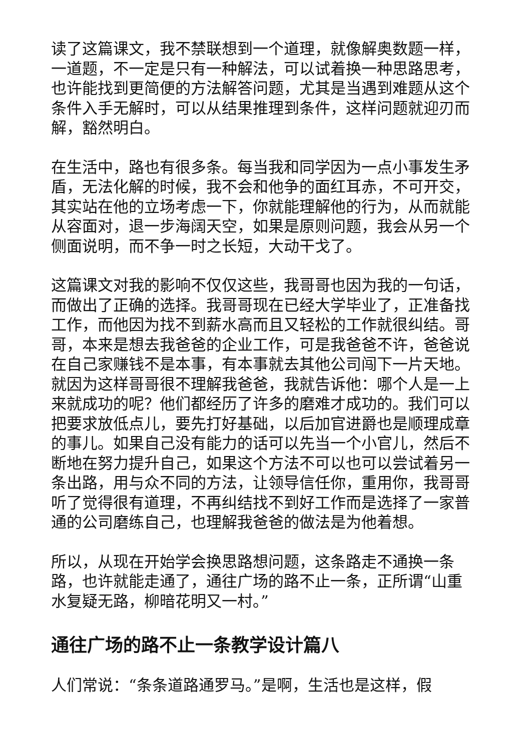读了这篇课文，我不禁联想到一个道理，就像解奥数题一样，一道题，不一定是只有一种解法，可以试着换一种思路思考，也许能找到更简便的方法解答问题，尤其是当遇到难题从这个条件入手无解时，可以从结果推理到条件，这样问题就迎刃而解，豁然明白。
在生活中，路也有很多条。每当我和同学因为一点小事发生矛盾，无法化解的时候，我不会和他争的面红耳赤，不可开交，其实站在他的立场考虑一下，你就能理解他的行为，从而就能从容面对，退一步海阔天空，如果是原则问题，我会从另一个侧面说明，而不争一时之长短，大动干戈了。
这篇课文对我的影响不仅仅这些，我哥哥也因为我的一句话，而做出了正确的选择。我哥哥现在已经大学毕业了，正准备找工作，而他因为找不到薪水高而且又轻松的工作就很纠结。哥哥，本来是想去我爸爸的企业工作，可是我爸爸不许，爸爸说在自己家赚钱不是本事，有本事就去其他公司闯下一片天地。就因为这样哥哥很不理解我爸爸，我就告诉他：哪个人是一上来就成功的呢？他们都经历了许多的磨难才成功的。我们可以把要求放低点儿，要先打好基础，以后加官进爵也是顺理成章的事儿。如果自己没有能力的话可以先当一个小官儿，然后不断地在努力提升自己，如果这个方法不可以也可以尝试着另一条出路，用与众不同的方法，让领导信任你，重用你，我哥哥听了觉得很有道理，不再纠结找不到好工作而是选择了一家普通的公司磨练自己，也理解我爸爸的做法是为他着想。
所以，从现在开始学会换思路想问题，这条路走不通换一条路，也许就能走通了，通往广场的路不止一条，正所谓“山重水复疑无路，柳暗花明又一村。”
通往广场的路不止一条教学设计篇八
人们常说：“条条道路通罗马。”是啊，生活也是这样，假